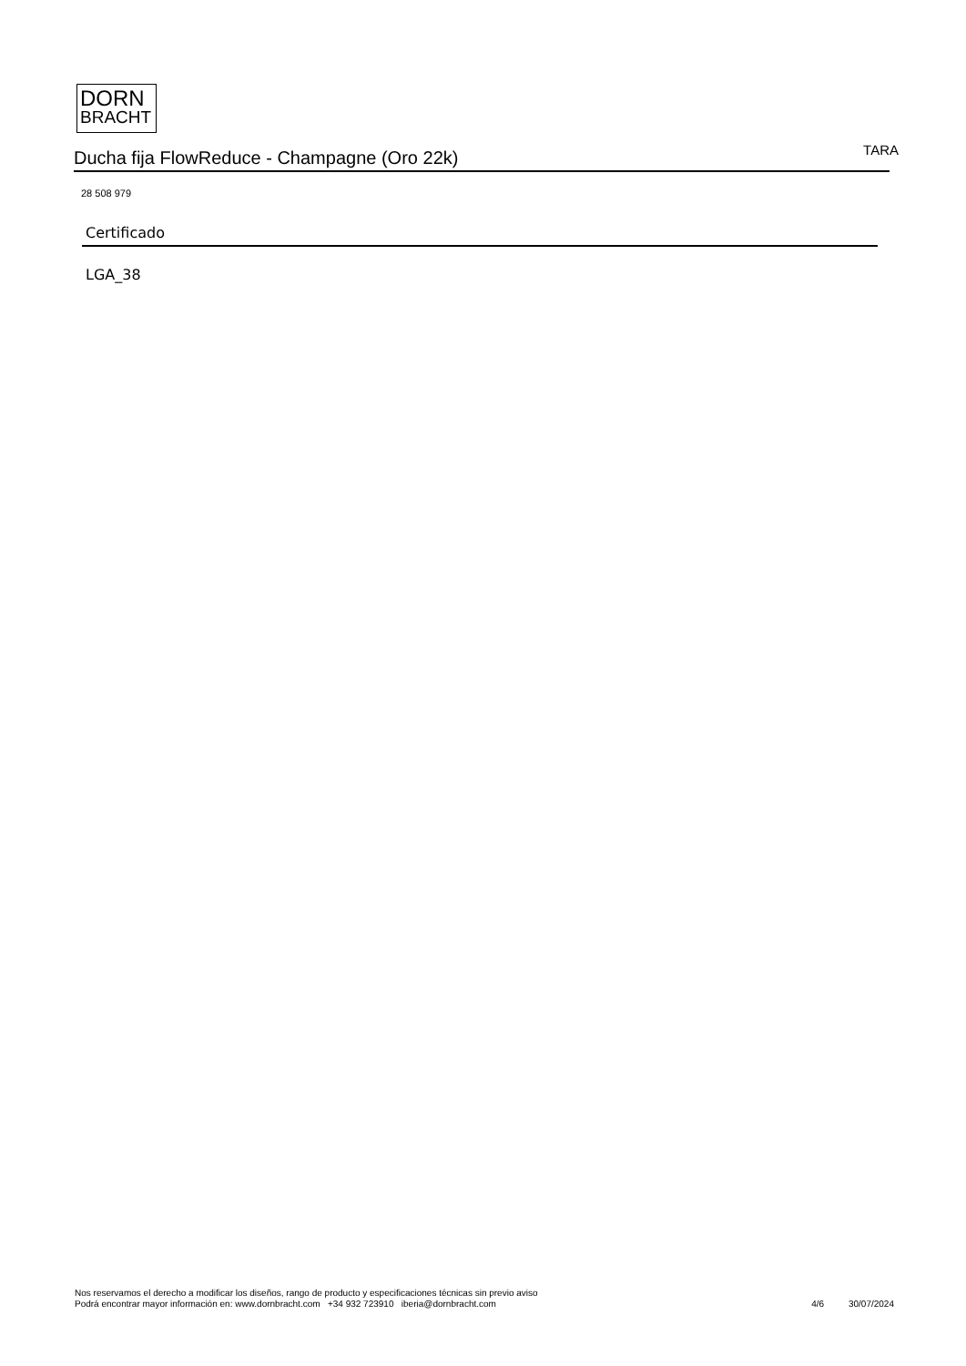DORN
BRACHT
Ducha fija FlowReduce - Champagne (Oro 22k)
TARA
28 508 979
Certificado
LGA_38
Nos reservamos el derecho a modificar los diseños, rango de producto y especificaciones técnicas sin previo aviso
Podrá encontrar mayor información en: www.dornbracht.com +34 932 723910 iberia@dornbracht.com
4/6 30/07/2024